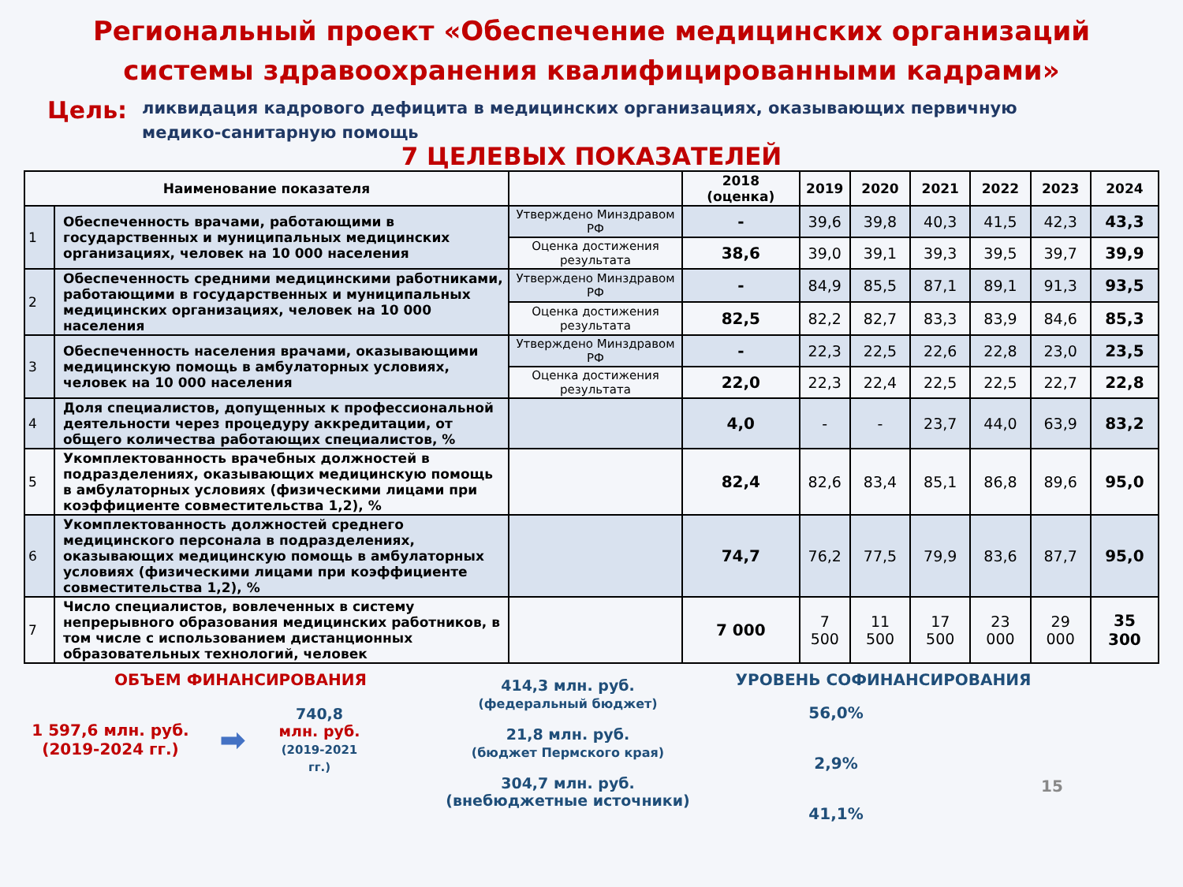Региональный проект «Обеспечение медицинских организаций
системы здравоохранения квалифицированными кадрами»
Цель:
ликвидация кадрового дефицита в медицинских организациях, оказывающих первичную медико-санитарную помощь
7 ЦЕЛЕВЫХ ПОКАЗАТЕЛЕЙ
| Наименование показателя | | | 2018 (оценка) | 2019 | 2020 | 2021 | 2022 | 2023 | 2024 |
| --- | --- | --- | --- | --- | --- | --- | --- | --- | --- |
| 1 | Обеспеченность врачами, работающими в государственных и муниципальных медицинских организациях, человек на 10 000 населения | Утверждено Минздравом РФ | - | 39,6 | 39,8 | 40,3 | 41,5 | 42,3 | 43,3 |
| | | Оценка достижения результата | 38,6 | 39,0 | 39,1 | 39,3 | 39,5 | 39,7 | 39,9 |
| 2 | Обеспеченность средними медицинскими работниками, работающими в государственных и муниципальных медицинских организациях, человек на 10 000 населения | Утверждено Минздравом РФ | - | 84,9 | 85,5 | 87,1 | 89,1 | 91,3 | 93,5 |
| | | Оценка достижения результата | 82,5 | 82,2 | 82,7 | 83,3 | 83,9 | 84,6 | 85,3 |
| 3 | Обеспеченность населения врачами, оказывающими медицинскую помощь в амбулаторных условиях, человек на 10 000 населения | Утверждено Минздравом РФ | - | 22,3 | 22,5 | 22,6 | 22,8 | 23,0 | 23,5 |
| | | Оценка достижения результата | 22,0 | 22,3 | 22,4 | 22,5 | 22,5 | 22,7 | 22,8 |
| 4 | Доля специалистов, допущенных к профессиональной деятельности через процедуру аккредитации, от общего количества работающих специалистов, % | | 4,0 | - | - | 23,7 | 44,0 | 63,9 | 83,2 |
| 5 | Укомплектованность врачебных должностей в подразделениях, оказывающих медицинскую помощь в амбулаторных условиях (физическими лицами при коэффициенте совместительства 1,2), % | | 82,4 | 82,6 | 83,4 | 85,1 | 86,8 | 89,6 | 95,0 |
| 6 | Укомплектованность должностей среднего медицинского персонала в подразделениях, оказывающих медицинскую помощь в амбулаторных условиях (физическими лицами при коэффициенте совместительства 1,2), % | | 74,7 | 76,2 | 77,5 | 79,9 | 83,6 | 87,7 | 95,0 |
| 7 | Число специалистов, вовлеченных в систему непрерывного образования медицинских работников, в том числе с использованием дистанционных образовательных технологий, человек | | 7 000 | 7 500 | 11 500 | 17 500 | 23 000 | 29 000 | 35 300 |
ОБЪЕМ ФИНАНСИРОВАНИЯ
1 597,6 млн. руб. (2019-2024 гг.)
➡
740,8
млн. руб.
(2019-2021 гг.)
414,3 млн. руб.
(федеральный бюджет)
21,8 млн. руб.
(бюджет Пермского края)
304,7 млн. руб.
(внебюджетные источники)
УРОВЕНЬ СОФИНАНСИРОВАНИЯ
56,0%
2,9%
41,1%
15